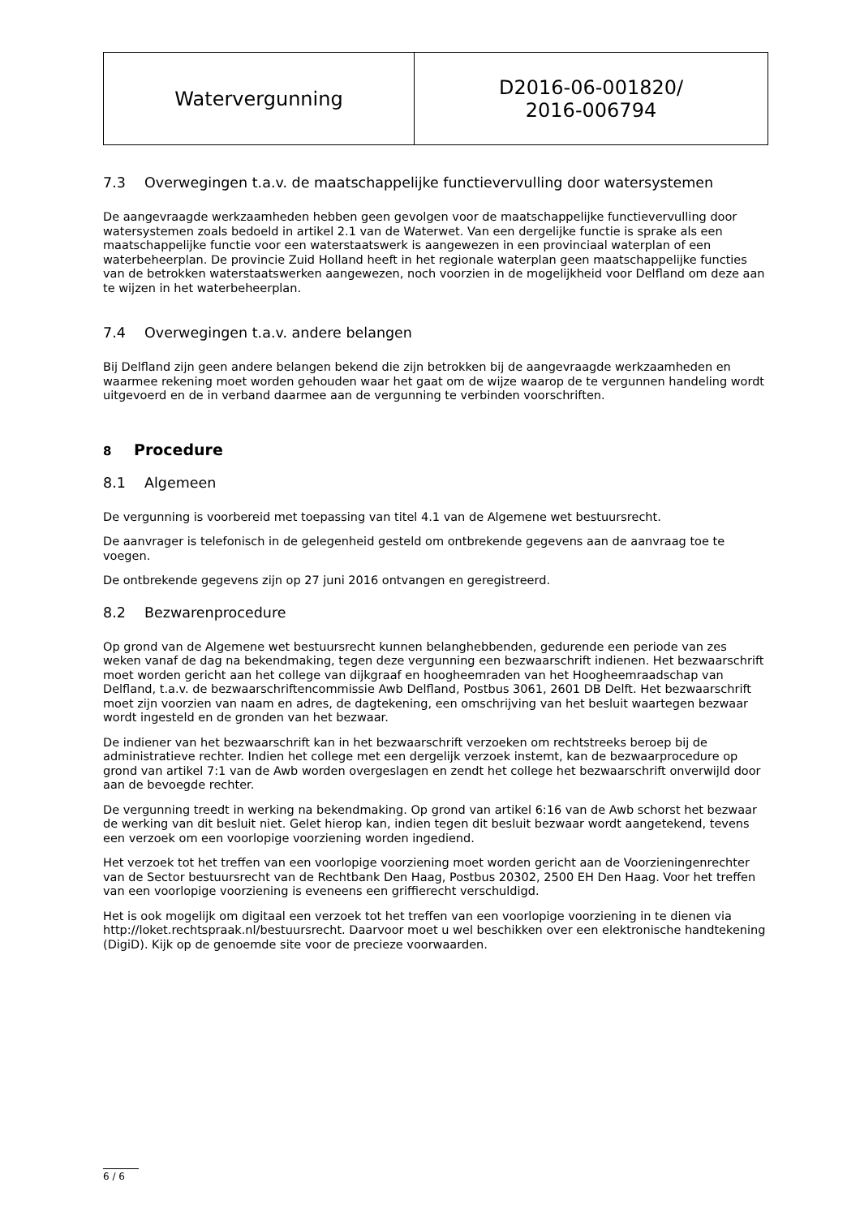| Watervergunning | D2016-06-001820/ 2016-006794 |
7.3 Overwegingen t.a.v. de maatschappelijke functievervulling door watersystemen
De aangevraagde werkzaamheden hebben geen gevolgen voor de maatschappelijke functievervulling door watersystemen zoals bedoeld in artikel 2.1 van de Waterwet. Van een dergelijke functie is sprake als een maatschappelijke functie voor een waterstaatswerk is aangewezen in een provinciaal waterplan of een waterbeheerplan. De provincie Zuid Holland heeft in het regionale waterplan geen maatschappelijke functies van de betrokken waterstaatswerken aangewezen, noch voorzien in de mogelijkheid voor Delfland om deze aan te wijzen in het waterbeheerplan.
7.4 Overwegingen t.a.v. andere belangen
Bij Delfland zijn geen andere belangen bekend die zijn betrokken bij de aangevraagde werkzaamheden en waarmee rekening moet worden gehouden waar het gaat om de wijze waarop de te vergunnen handeling wordt uitgevoerd en de in verband daarmee aan de vergunning te verbinden voorschriften.
8 Procedure
8.1 Algemeen
De vergunning is voorbereid met toepassing van titel 4.1 van de Algemene wet bestuursrecht.
De aanvrager is telefonisch in de gelegenheid gesteld om ontbrekende gegevens aan de aanvraag toe te voegen.
De ontbrekende gegevens zijn op 27 juni 2016 ontvangen en geregistreerd.
8.2 Bezwarenprocedure
Op grond van de Algemene wet bestuursrecht kunnen belanghebbenden, gedurende een periode van zes weken vanaf de dag na bekendmaking, tegen deze vergunning een bezwaarschrift indienen. Het bezwaarschrift moet worden gericht aan het college van dijkgraaf en hoogheemraden van het Hoogheemraadschap van Delfland, t.a.v. de bezwaarschriftencommissie Awb Delfland, Postbus 3061, 2601 DB Delft. Het bezwaarschrift moet zijn voorzien van naam en adres, de dagtekening, een omschrijving van het besluit waartegen bezwaar wordt ingesteld en de gronden van het bezwaar.
De indiener van het bezwaarschrift kan in het bezwaarschrift verzoeken om rechtstreeks beroep bij de administratieve rechter. Indien het college met een dergelijk verzoek instemt, kan de bezwaarprocedure op grond van artikel 7:1 van de Awb worden overgeslagen en zendt het college het bezwaarschrift onverwijld door aan de bevoegde rechter.
De vergunning treedt in werking na bekendmaking. Op grond van artikel 6:16 van de Awb schorst het bezwaar de werking van dit besluit niet. Gelet hierop kan, indien tegen dit besluit bezwaar wordt aangetekend, tevens een verzoek om een voorlopige voorziening worden ingediend.
Het verzoek tot het treffen van een voorlopige voorziening moet worden gericht aan de Voorzieningenrechter van de Sector bestuursrecht van de Rechtbank Den Haag, Postbus 20302, 2500 EH Den Haag. Voor het treffen van een voorlopige voorziening is eveneens een griffierecht verschuldigd.
Het is ook mogelijk om digitaal een verzoek tot het treffen van een voorlopige voorziening in te dienen via http://loket.rechtspraak.nl/bestuursrecht. Daarvoor moet u wel beschikken over een elektronische handtekening (DigiD). Kijk op de genoemde site voor de precieze voorwaarden.
6 / 6